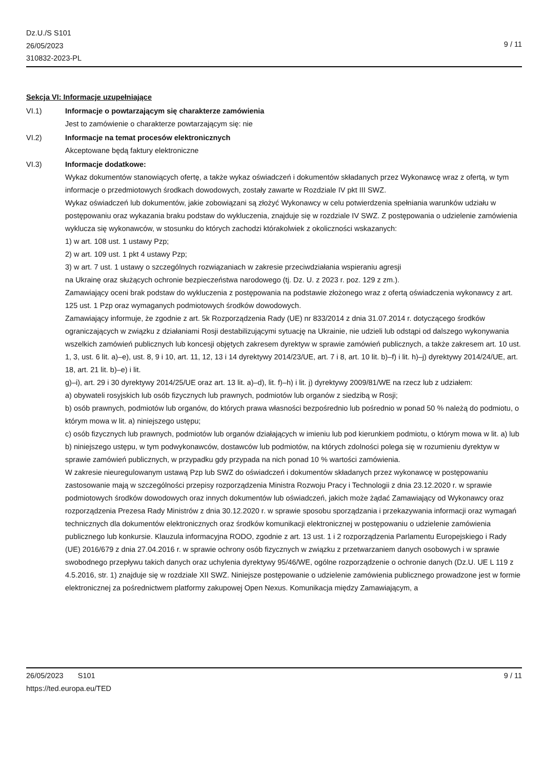Dz.U./S S101
26/05/2023
310832-2023-PL
9 / 11
Sekcja VI: Informacje uzupełniające
VI.1) Informacje o powtarzającym się charakterze zamówienia
Jest to zamówienie o charakterze powtarzającym się: nie
VI.2) Informacje na temat procesów elektronicznych
Akceptowane będą faktury elektroniczne
VI.3) Informacje dodatkowe:
Wykaz dokumentów stanowiących ofertę, a także wykaz oświadczeń i dokumentów składanych przez Wykonawcę wraz z ofertą, w tym informacje o przedmiotowych środkach dowodowych, zostały zawarte w Rozdziale IV pkt III SWZ.
Wykaz oświadczeń lub dokumentów, jakie zobowiązani są złożyć Wykonawcy w celu potwierdzenia spełniania warunków udziału w postępowaniu oraz wykazania braku podstaw do wykluczenia, znajduje się w rozdziale IV SWZ. Z postępowania o udzielenie zamówienia wyklucza się wykonawców, w stosunku do których zachodzi którakolwiek z okoliczności wskazanych:
1) w art. 108 ust. 1 ustawy Pzp;
2) w art. 109 ust. 1 pkt 4 ustawy Pzp;
3) w art. 7 ust. 1 ustawy o szczególnych rozwiązaniach w zakresie przeciwdziałania wspieraniu agresji
na Ukrainę oraz służących ochronie bezpieczeństwa narodowego (tj. Dz. U. z 2023 r. poz. 129 z zm.).
Zamawiający oceni brak podstaw do wykluczenia z postępowania na podstawie złożonego wraz z ofertą oświadczenia wykonawcy z art. 125 ust. 1 Pzp oraz wymaganych podmiotowych środków dowodowych.
Zamawiający informuje, że zgodnie z art. 5k Rozporządzenia Rady (UE) nr 833/2014 z dnia 31.07.2014 r. dotyczącego środków ograniczających w związku z działaniami Rosji destabilizującymi sytuację na Ukrainie, nie udzieli lub odstąpi od dalszego wykonywania wszelkich zamówień publicznych lub koncesji objętych zakresem dyrektyw w sprawie zamówień publicznych, a także zakresem art. 10 ust. 1, 3, ust. 6 lit. a)–e), ust. 8, 9 i 10, art. 11, 12, 13 i 14 dyrektywy 2014/23/UE, art. 7 i 8, art. 10 lit. b)–f) i lit. h)–j) dyrektywy 2014/24/UE, art. 18, art. 21 lit. b)–e) i lit.
g)–i), art. 29 i 30 dyrektywy 2014/25/UE oraz art. 13 lit. a)–d), lit. f)–h) i lit. j) dyrektywy 2009/81/WE na rzecz lub z udziałem:
a) obywateli rosyjskich lub osób fizycznych lub prawnych, podmiotów lub organów z siedzibą w Rosji;
b) osób prawnych, podmiotów lub organów, do których prawa własności bezpośrednio lub pośrednio w ponad 50 % należą do podmiotu, o którym mowa w lit. a) niniejszego ustępu;
c) osób fizycznych lub prawnych, podmiotów lub organów działających w imieniu lub pod kierunkiem podmiotu, o którym mowa w lit. a) lub b) niniejszego ustępu, w tym podwykonawców, dostawców lub podmiotów, na których zdolności polega się w rozumieniu dyrektyw w sprawie zamówień publicznych, w przypadku gdy przypada na nich ponad 10 % wartości zamówienia.
W zakresie nieuregulowanym ustawą Pzp lub SWZ do oświadczeń i dokumentów składanych przez wykonawcę w postępowaniu zastosowanie mają w szczególności przepisy rozporządzenia Ministra Rozwoju Pracy i Technologii z dnia 23.12.2020 r. w sprawie podmiotowych środków dowodowych oraz innych dokumentów lub oświadczeń, jakich może żądać Zamawiający od Wykonawcy oraz rozporządzenia Prezesa Rady Ministrów z dnia 30.12.2020 r. w sprawie sposobu sporządzania i przekazywania informacji oraz wymagań technicznych dla dokumentów elektronicznych oraz środków komunikacji elektronicznej w postępowaniu o udzielenie zamówienia publicznego lub konkursie. Klauzula informacyjna RODO, zgodnie z art. 13 ust. 1 i 2 rozporządzenia Parlamentu Europejskiego i Rady (UE) 2016/679 z dnia 27.04.2016 r. w sprawie ochrony osób fizycznych w związku z przetwarzaniem danych osobowych i w sprawie swobodnego przepływu takich danych oraz uchylenia dyrektywy 95/46/WE, ogólne rozporządzenie o ochronie danych (Dz.U. UE L 119 z 4.5.2016, str. 1) znajduje się w rozdziale XII SWZ. Niniejsze postępowanie o udzielenie zamówienia publicznego prowadzone jest w formie elektronicznej za pośrednictwem platformy zakupowej Open Nexus. Komunikacja między Zamawiającym, a
26/05/2023 S101 9 / 11
https://ted.europa.eu/TED